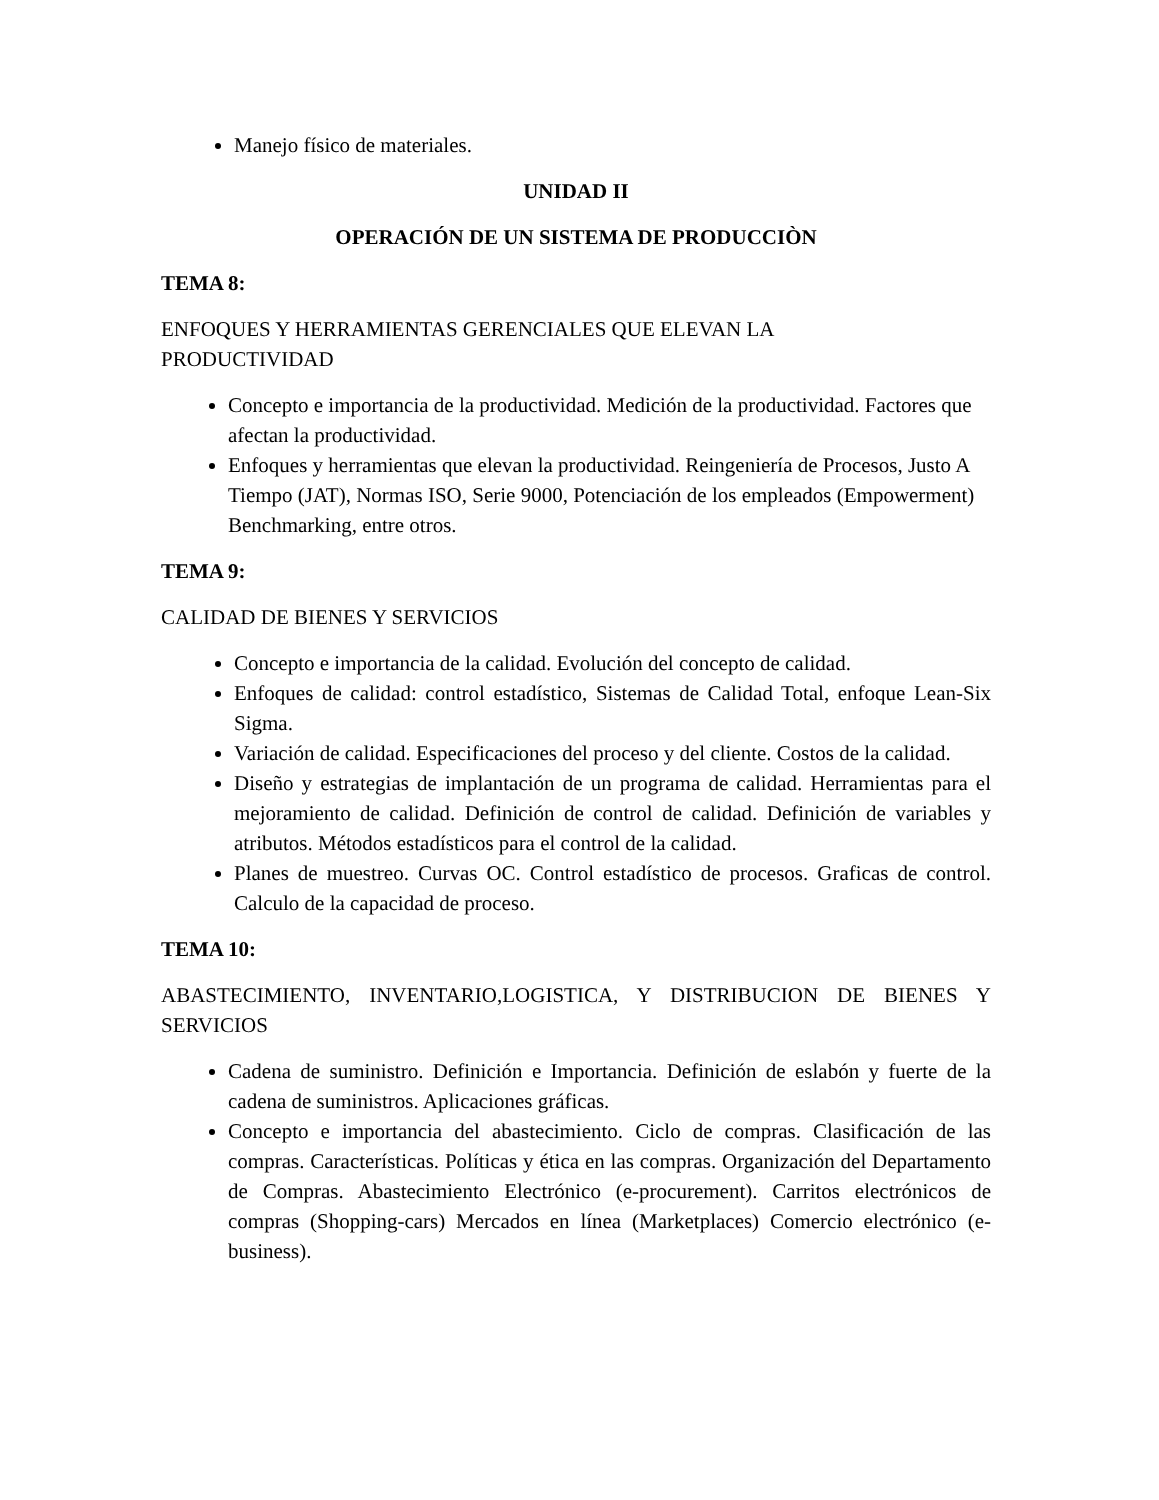Manejo físico de materiales.
UNIDAD II
OPERACIÓN DE UN SISTEMA DE PRODUCCIÒN
TEMA 8:
ENFOQUES Y HERRAMIENTAS GERENCIALES QUE ELEVAN LA
PRODUCTIVIDAD
Concepto e importancia de la productividad. Medición de la productividad. Factores que afectan la productividad.
Enfoques y herramientas que elevan la productividad. Reingeniería de Procesos, Justo A Tiempo (JAT), Normas ISO, Serie 9000, Potenciación de los empleados (Empowerment) Benchmarking, entre otros.
TEMA 9:
CALIDAD DE BIENES Y SERVICIOS
Concepto e importancia de la calidad. Evolución del concepto de calidad.
Enfoques de calidad: control estadístico, Sistemas de Calidad Total, enfoque Lean-Six Sigma.
Variación de calidad. Especificaciones del proceso y del cliente. Costos de la calidad.
Diseño y estrategias de implantación de un programa de calidad. Herramientas para el mejoramiento de calidad. Definición de control de calidad. Definición de variables y atributos. Métodos estadísticos para el control de la calidad.
Planes de muestreo. Curvas OC. Control estadístico de procesos. Graficas de control. Calculo de la capacidad de proceso.
TEMA 10:
ABASTECIMIENTO, INVENTARIO,LOGISTICA, Y DISTRIBUCION DE BIENES Y SERVICIOS
Cadena de suministro. Definición e Importancia. Definición de eslabón y fuerte de la cadena de suministros. Aplicaciones gráficas.
Concepto e importancia del abastecimiento. Ciclo de compras. Clasificación de las compras. Características. Políticas y ética en las compras. Organización del Departamento de Compras. Abastecimiento Electrónico (e-procurement). Carritos electrónicos de compras (Shopping-cars) Mercados en línea (Marketplaces) Comercio electrónico (e-business).